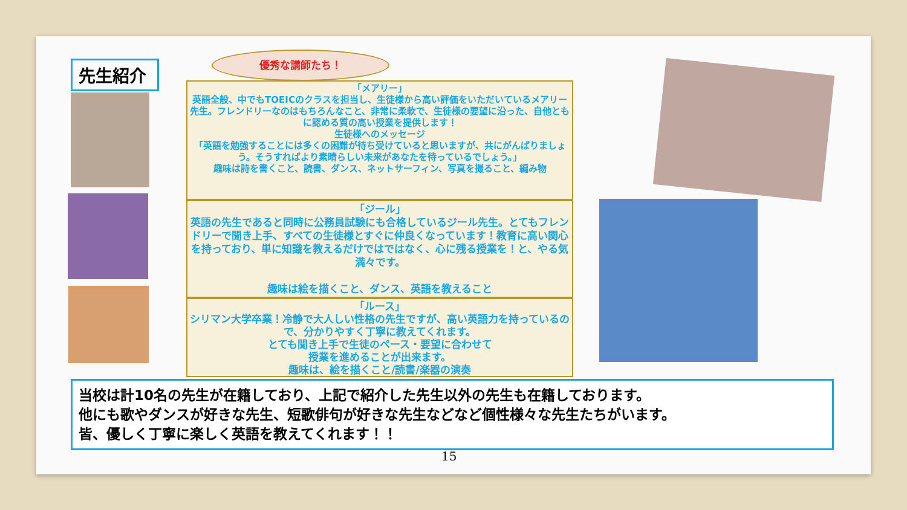先生紹介
優秀な講師たち！
「メアリー」
英語全般、中でもTOEICのクラスを担当し、生徒様から高い評価をいただいているメアリー先生。フレンドリーなのはもちろんなこと、非常に柔軟で、生徒様の要望に沿った、自他ともに認める質の高い授業を提供します！
生徒様へのメッセージ
「英語を勉強することには多くの困難が待ち受けていると思いますが、共にがんばりましょう。そうすればより素晴らしい未来があなたを待っているでしょう。」
趣味は詩を書くこと、読書、ダンス、ネットサーフィン、写真を撮ること、編み物
「ジール」
英語の先生であると同時に公務員試験にも合格しているジール先生。とてもフレンドリーで聞き上手、すべての生徒様とすぐに仲良くなっています！教育に高い関心を持っており、単に知識を教えるだけではではなく、心に残る授業を！と、やる気満々です。
趣味は絵を描くこと、ダンス、英語を教えること
「ルース」
シリマン大学卒業！冷静で大人しい性格の先生ですが、高い英語力を持っているので、分かりやすく丁寧に教えてくれます。
とても聞き上手で生徒のペース・要望に合わせて
授業を進めることが出来ます。
趣味は、絵を描くこと/読書/楽器の演奏
当校は計10名の先生が在籍しており、上記で紹介した先生以外の先生も在籍しております。
他にも歌やダンスが好きな先生、短歌俳句が好きな先生などなど個性様々な先生たちがいます。
皆、優しく丁寧に楽しく英語を教えてくれます！！
15